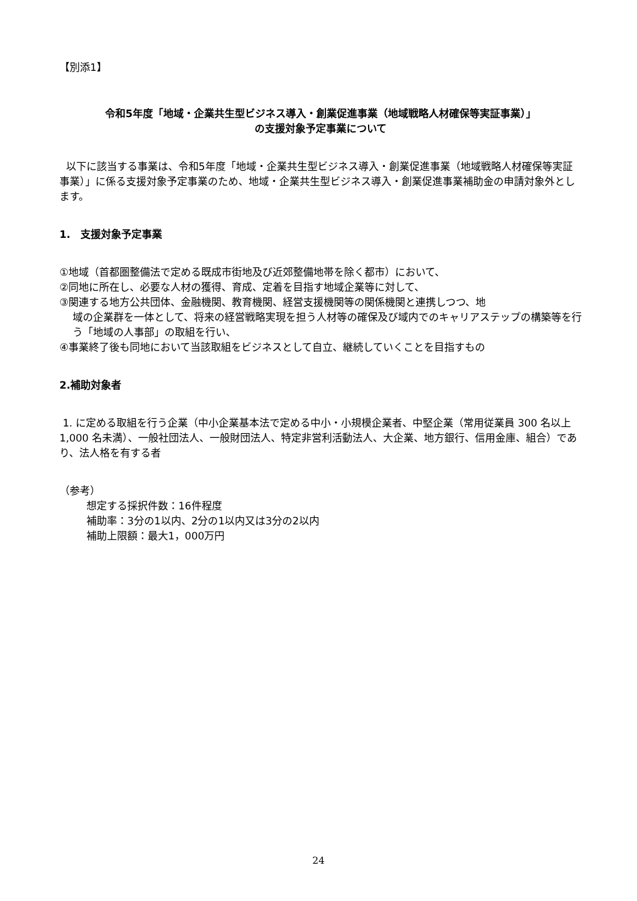【別添1】
令和5年度「地域・企業共生型ビジネス導入・創業促進事業（地域戦略人材確保等実証事業）」
の支援対象予定事業について
以下に該当する事業は、令和5年度「地域・企業共生型ビジネス導入・創業促進事業（地域戦略人材確保等実証事業）」に係る支援対象予定事業のため、地域・企業共生型ビジネス導入・創業促進事業補助金の申請対象外とします。
1.　支援対象予定事業
①地域（首都圏整備法で定める既成市街地及び近郊整備地帯を除く都市）において、
②同地に所在し、必要な人材の獲得、育成、定着を目指す地域企業等に対して、
③関連する地方公共団体、金融機関、教育機関、経営支援機関等の関係機関と連携しつつ、地
域の企業群を一体として、将来の経営戦略実現を担う人材等の確保及び域内でのキャリアステップの構築等を行う「地域の人事部」の取組を行い、
④事業終了後も同地において当該取組をビジネスとして自立、継続していくことを目指すもの
2.補助対象者
1. に定める取組を行う企業（中小企業基本法で定める中小・小規模企業者、中堅企業（常用従業員 300 名以上 1,000 名未満）、一般社団法人、一般財団法人、特定非営利活動法人、大企業、地方銀行、信用金庫、組合）であり、法人格を有する者
（参考）
想定する採択件数：16件程度
補助率：3分の1以内、2分の1以内又は3分の2以内
補助上限額：最大1，000万円
24